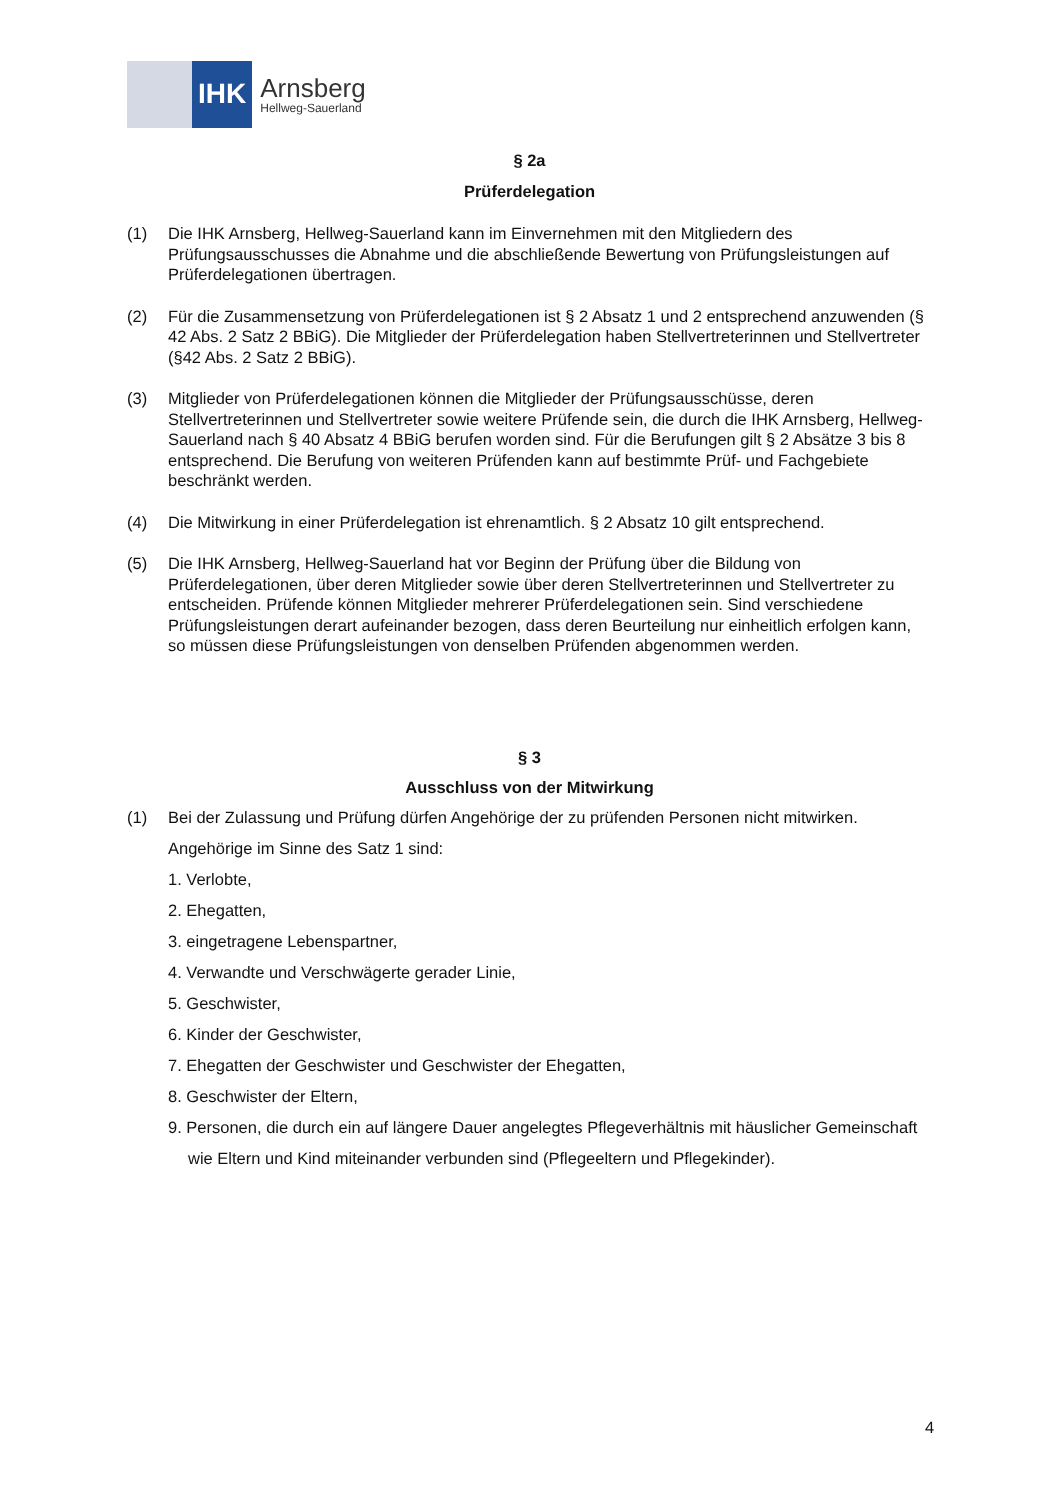IHK
Arnsberg
Hellweg-Sauerland
§ 2a
Prüferdelegation
(1) Die IHK Arnsberg, Hellweg-Sauerland kann im Einvernehmen mit den Mitgliedern des Prüfungsausschusses die Abnahme und die abschließende Bewertung von Prüfungsleistungen auf Prüferdelegationen übertragen.
(2) Für die Zusammensetzung von Prüferdelegationen ist § 2 Absatz 1 und 2 entsprechend anzuwenden (§ 42 Abs. 2 Satz 2 BBiG). Die Mitglieder der Prüferdelegation haben Stellvertreterinnen und Stellvertreter (§42 Abs. 2 Satz 2 BBiG).
(3) Mitglieder von Prüferdelegationen können die Mitglieder der Prüfungsausschüsse, deren Stellvertreterinnen und Stellvertreter sowie weitere Prüfende sein, die durch die IHK Arnsberg, Hellweg-Sauerland nach § 40 Absatz 4 BBiG berufen worden sind. Für die Berufungen gilt § 2 Absätze 3 bis 8 entsprechend. Die Berufung von weiteren Prüfenden kann auf bestimmte Prüf- und Fachgebiete beschränkt werden.
(4) Die Mitwirkung in einer Prüferdelegation ist ehrenamtlich. § 2 Absatz 10 gilt entsprechend.
(5) Die IHK Arnsberg, Hellweg-Sauerland hat vor Beginn der Prüfung über die Bildung von Prüferdelegationen, über deren Mitglieder sowie über deren Stellvertreterinnen und Stellvertreter zu entscheiden. Prüfende können Mitglieder mehrerer Prüferdelegationen sein. Sind verschiedene Prüfungsleistungen derart aufeinander bezogen, dass deren Beurteilung nur einheitlich erfolgen kann, so müssen diese Prüfungsleistungen von denselben Prüfenden abgenommen werden.
§ 3
Ausschluss von der Mitwirkung
(1) Bei der Zulassung und Prüfung dürfen Angehörige der zu prüfenden Personen nicht mitwirken.
Angehörige im Sinne des Satz 1 sind:
1. Verlobte,
2. Ehegatten,
3. eingetragene Lebenspartner,
4. Verwandte und Verschwägerte gerader Linie,
5. Geschwister,
6. Kinder der Geschwister,
7. Ehegatten der Geschwister und Geschwister der Ehegatten,
8. Geschwister der Eltern,
9. Personen, die durch ein auf längere Dauer angelegtes Pflegeverhältnis mit häuslicher Gemeinschaft wie Eltern und Kind miteinander verbunden sind (Pflegeeltern und Pflegekinder).
4